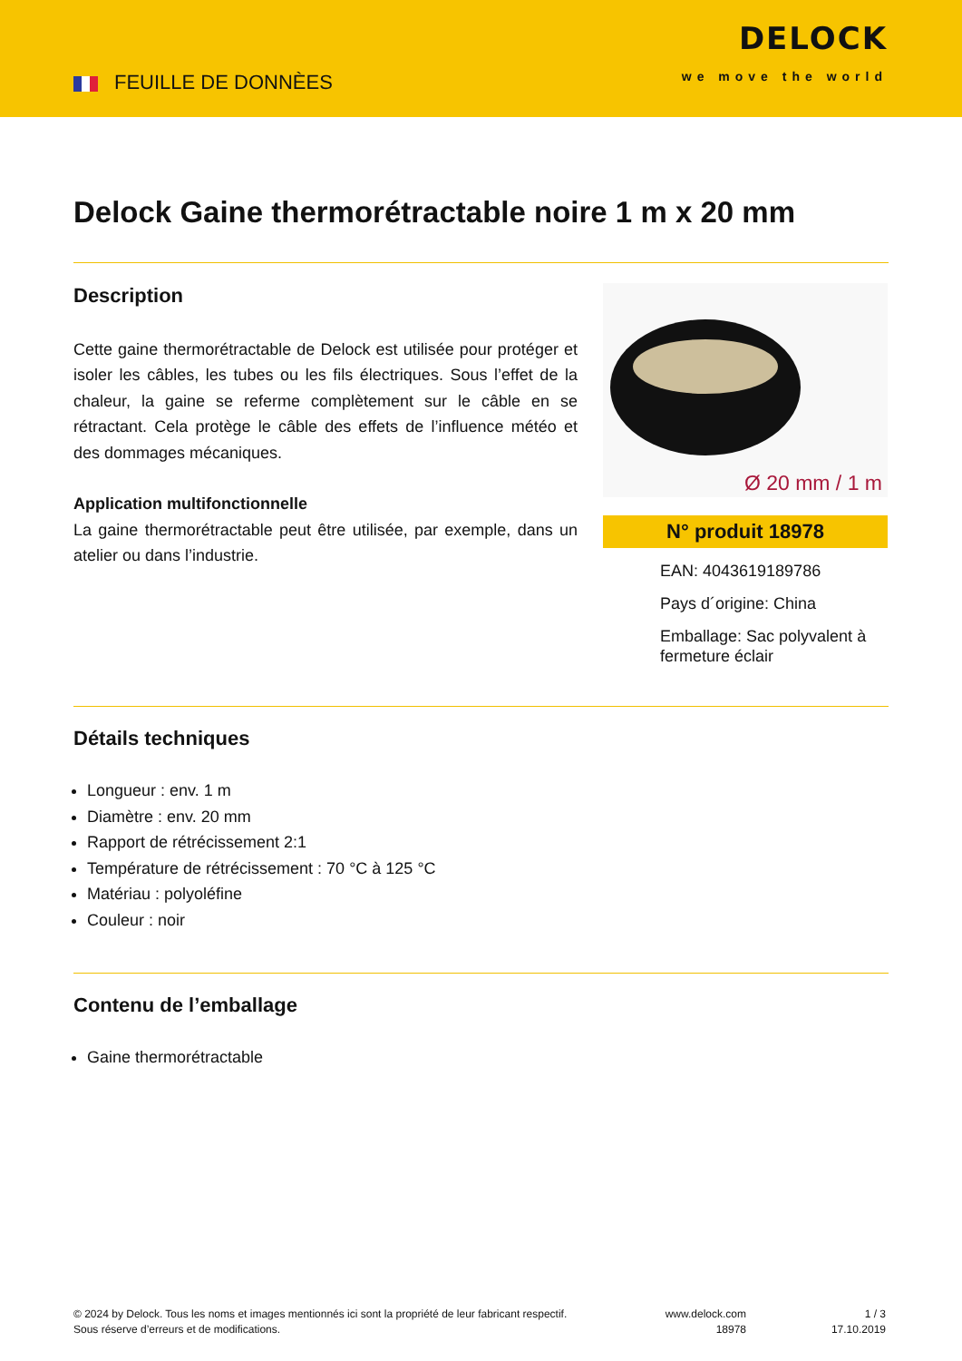FEUILLE DE DONNÈES
DELOCK
we move the world
Delock Gaine thermorétractable noire 1 m x 20 mm
Description
Cette gaine thermorétractable de Delock est utilisée pour protéger et isoler les câbles, les tubes ou les fils électriques. Sous l’effet de la chaleur, la gaine se referme complètement sur le câble en se rétractant. Cela protège le câble des effets de l’influence météo et des dommages mécaniques.
Application multifonctionnelle
La gaine thermorétractable peut être utilisée, par exemple, dans un atelier ou dans l’industrie.
Ø 20 mm / 1 m
N° produit 18978
EAN: 4043619189786
Pays d´origine: China
Emballage: Sac polyvalent à fermeture éclair
Détails techniques
Longueur : env. 1 m
Diamètre : env. 20 mm
Rapport de rétrécissement 2:1
Température de rétrécissement : 70 °C à 125 °C
Matériau : polyoléfine
Couleur : noir
Contenu de l’emballage
Gaine thermorétractable
© 2024 by Delock. Tous les noms et images mentionnés ici sont la propriété de leur fabricant respectif.
Sous réserve d’erreurs et de modifications.
www.delock.com
18978
1 / 3
17.10.2019